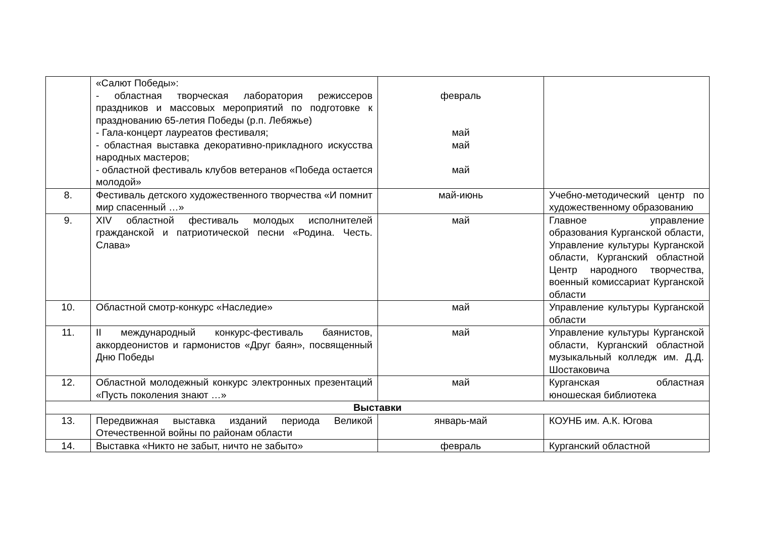| | «Салют Победы»: - областная творческая лаборатория режиссеров праздников и массовых мероприятий по подготовке к празднованию 65-летия Победы (р.п. Лебяжье) - Гала-концерт лауреатов фестиваля; - областная выставка декоративно-прикладного искусства народных мастеров; - областной фестиваль клубов ветеранов «Победа остается молодой» | февраль май май май | |
| 8. | Фестиваль детского художественного творчества «И помнит мир спасенный …» | май-июнь | Учебно-методический центр по художественному образованию |
| 9. | XIV областной фестиваль молодых исполнителей гражданской и патриотической песни «Родина. Честь. Слава» | май | Главное управление образования Курганской области, Управление культуры Курганской области, Курганский областной Центр народного творчества, военный комиссариат Курганской области |
| 10. | Областной смотр-конкурс «Наследие» | май | Управление культуры Курганской области |
| 11. | II международный конкурс-фестиваль баянистов, аккордеонистов и гармонистов «Друг баян», посвященный Дню Победы | май | Управление культуры Курганской области, Курганский областной музыкальный колледж им. Д.Д. Шостаковича |
| 12. | Областной молодежный конкурс электронных презентаций «Пусть поколения знают …» | май | Курганская областная юношеская библиотека |
| Выставки | | | |
| 13. | Передвижная выставка изданий периода Великой Отечественной войны по районам области | январь-май | КОУНБ им. А.К. Югова |
| 14. | Выставка «Никто не забыт, ничто не забыто» | февраль | Курганский областной |